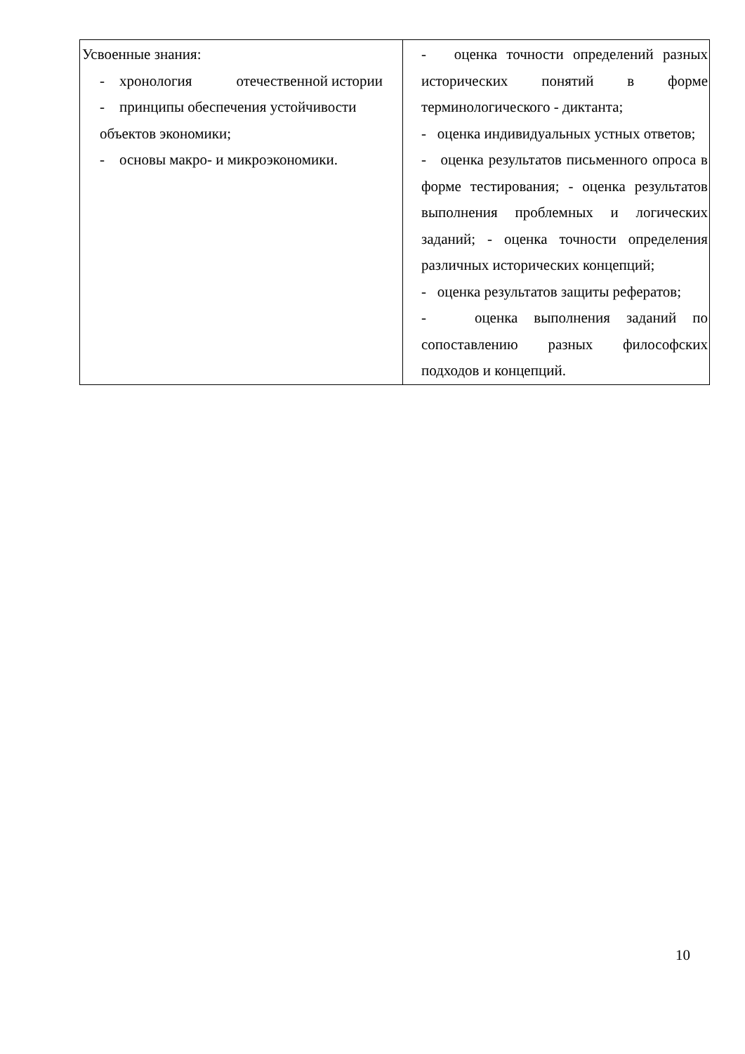| Усвоенные знания: - хронология отечественной истории - принципы обеспечения устойчивости объектов экономики; - основы макро- и микроэкономики. | - оценка точности определений разных исторических понятий в форме терминологического - диктанта; - оценка индивидуальных устных ответов; - оценка результатов письменного опроса в форме тестирования; - оценка результатов выполнения проблемных и логических заданий; - оценка точности определения различных исторических концепций; - оценка результатов защиты рефератов; - оценка выполнения заданий по сопоставлению разных философских подходов и концепций. |
10